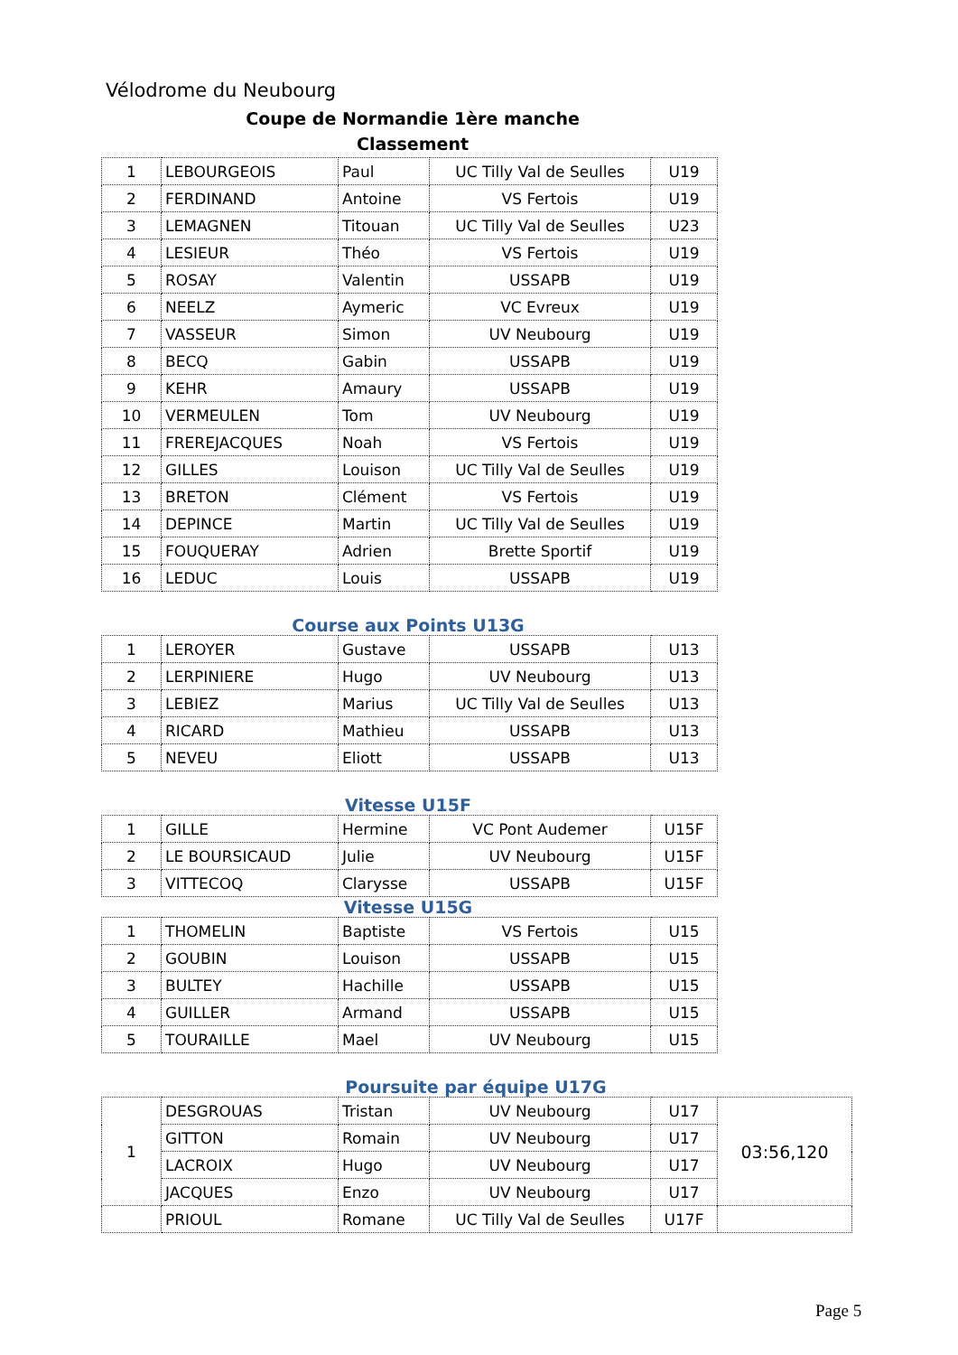Vélodrome du Neubourg
Coupe de Normandie 1ère manche
Classement
| 1 | LEBOURGEOIS | Paul | UC Tilly Val de Seulles | U19 |
| 2 | FERDINAND | Antoine | VS Fertois | U19 |
| 3 | LEMAGNEN | Titouan | UC Tilly Val de Seulles | U23 |
| 4 | LESIEUR | Théo | VS Fertois | U19 |
| 5 | ROSAY | Valentin | USSAPB | U19 |
| 6 | NEELZ | Aymeric | VC Evreux | U19 |
| 7 | VASSEUR | Simon | UV Neubourg | U19 |
| 8 | BECQ | Gabin | USSAPB | U19 |
| 9 | KEHR | Amaury | USSAPB | U19 |
| 10 | VERMEULEN | Tom | UV Neubourg | U19 |
| 11 | FREREJACQUES | Noah | VS Fertois | U19 |
| 12 | GILLES | Louison | UC Tilly Val de Seulles | U19 |
| 13 | BRETON | Clément | VS Fertois | U19 |
| 14 | DEPINCE | Martin | UC Tilly Val de Seulles | U19 |
| 15 | FOUQUERAY | Adrien | Brette Sportif | U19 |
| 16 | LEDUC | Louis | USSAPB | U19 |
Course aux Points U13G
| 1 | LEROYER | Gustave | USSAPB | U13 |
| 2 | LERPINIERE | Hugo | UV Neubourg | U13 |
| 3 | LEBIEZ | Marius | UC Tilly Val de Seulles | U13 |
| 4 | RICARD | Mathieu | USSAPB | U13 |
| 5 | NEVEU | Eliott | USSAPB | U13 |
Vitesse U15F
| 1 | GILLE | Hermine | VC Pont Audemer | U15F |
| 2 | LE BOURSICAUD | Julie | UV Neubourg | U15F |
| 3 | VITTECOQ | Clarysse | USSAPB | U15F |
Vitesse U15G
| 1 | THOMELIN | Baptiste | VS Fertois | U15 |
| 2 | GOUBIN | Louison | USSAPB | U15 |
| 3 | BULTEY | Hachille | USSAPB | U15 |
| 4 | GUILLER | Armand | USSAPB | U15 |
| 5 | TOURAILLE | Mael | UV Neubourg | U15 |
Poursuite par équipe U17G
| 1 | DESGROUAS | Tristan | UV Neubourg | U17 | 03:56,120 |
| | GITTON | Romain | UV Neubourg | U17 | |
| | LACROIX | Hugo | UV Neubourg | U17 | |
| | JACQUES | Enzo | UV Neubourg | U17 | |
| | PRIOUL | Romane | UC Tilly Val de Seulles | U17F | |
Page 5